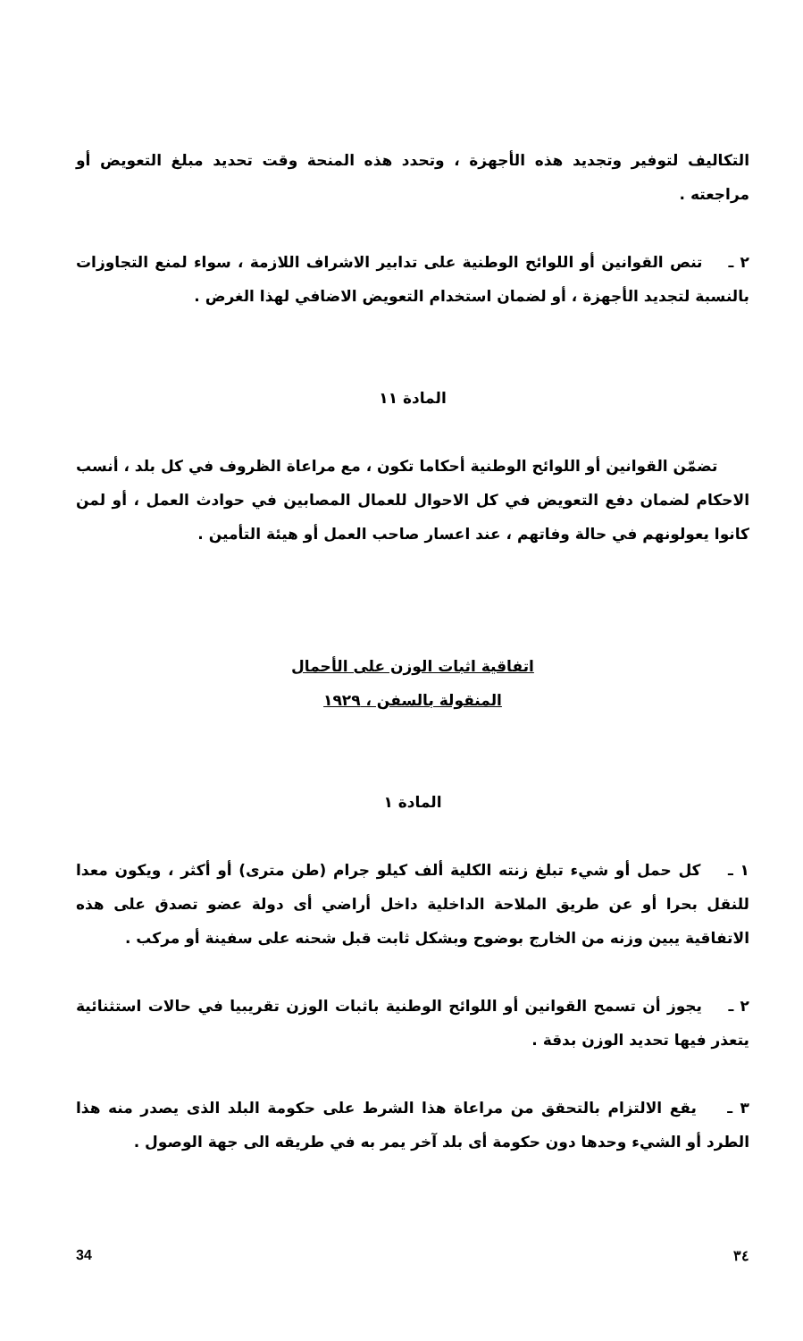التكاليف لتوفير وتجديد هذه الأجهزة ، وتحدد هذه المنحة وقت تحديد مبلغ التعويض أو مراجعته .
٢ ـ تنص القوانين أو اللوائح الوطنية على تدابير الاشراف اللازمة ، سواء لمنع التجاوزات بالنسبة لتجديد الأجهزة ، أو لضمان استخدام التعويض الاضافي لهذا الغرض .
المادة ١١
تضمّن القوانين أو اللوائح الوطنية أحكاما تكون ، مع مراعاة الظروف في كل بلد ، أنسب الاحكام لضمان دفع التعويض في كل الاحوال للعمال المصابين في حوادث العمل ، أو لمن كانوا يعولونهم في حالة وفاتهم ، عند اعسار صاحب العمل أو هيئة التأمين .
اتفاقية اثبات الوزن على الأحمال
المنقولة بالسفن ، ١٩٢٩
المادة ١
١ ـ كل حمل أو شيء تبلغ زنته الكلية ألف كيلو جرام (طن مترى) أو أكثر ، ويكون معدا للنقل بحرا أو عن طريق الملاحة الداخلية داخل أراضي أى دولة عضو تصدق على هذه الاتفاقية يبين وزنه من الخارج بوضوح وبشكل ثابت قبل شحنه على سفينة أو مركب .
٢ ـ يجوز أن تسمح القوانين أو اللوائح الوطنية باثبات الوزن تقريبيا في حالات استثنائية يتعذر فيها تحديد الوزن بدقة .
٣ ـ يقع الالتزام بالتحقق من مراعاة هذا الشرط على حكومة البلد الذى يصدر منه هذا الطرد أو الشيء وحدها دون حكومة أى بلد آخر يمر به في طريقه الى جهة الوصول .
34 ٣٤